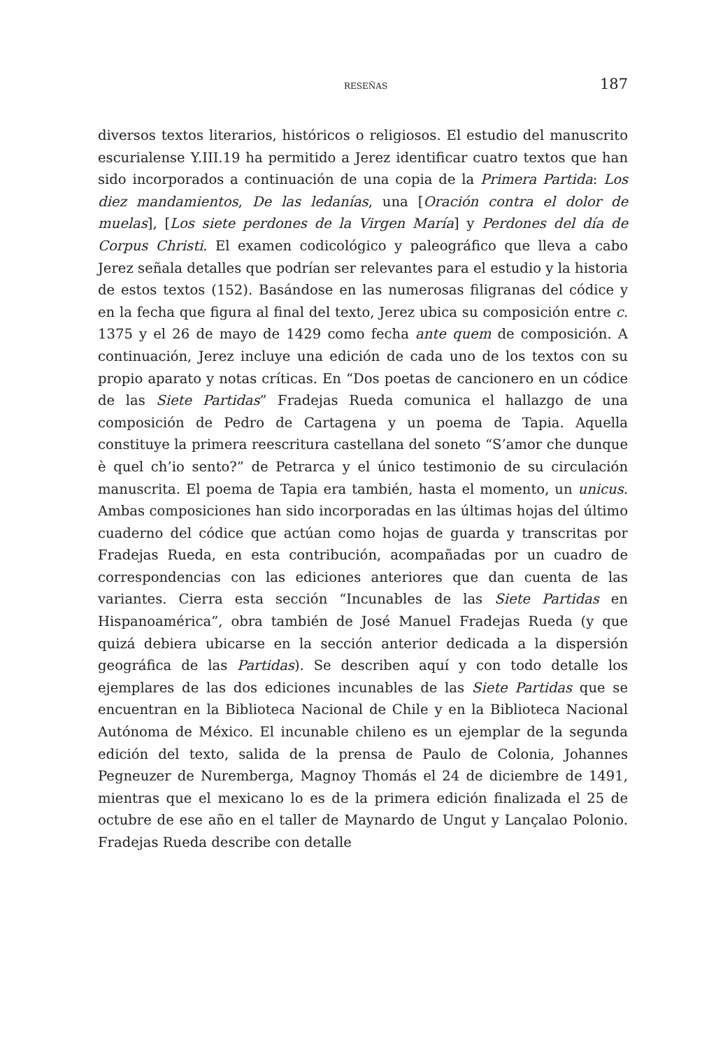RESEÑAS 187
diversos textos literarios, históricos o religiosos. El estudio del manuscrito escurialense Y.III.19 ha permitido a Jerez identificar cuatro textos que han sido incorporados a continuación de una copia de la Primera Partida: Los diez mandamientos, De las ledanías, una [Oración contra el dolor de muelas], [Los siete perdones de la Virgen María] y Perdones del día de Corpus Christi. El examen codicológico y paleográfico que lleva a cabo Jerez señala detalles que podrían ser relevantes para el estudio y la historia de estos textos (152). Basándose en las numerosas filigranas del códice y en la fecha que figura al final del texto, Jerez ubica su composición entre c. 1375 y el 26 de mayo de 1429 como fecha ante quem de composición. A continuación, Jerez incluye una edición de cada uno de los textos con su propio aparato y notas críticas. En “Dos poetas de cancionero en un códice de las Siete Partidas” Fradejas Rueda comunica el hallazgo de una composición de Pedro de Cartagena y un poema de Tapia. Aquella constituye la primera reescritura castellana del soneto “S’amor che dunque è quel ch’io sento?” de Petrarca y el único testimonio de su circulación manuscrita. El poema de Tapia era también, hasta el momento, un unicus. Ambas composiciones han sido incorporadas en las últimas hojas del último cuaderno del códice que actúan como hojas de guarda y transcritas por Fradejas Rueda, en esta contribución, acompañadas por un cuadro de correspondencias con las ediciones anteriores que dan cuenta de las variantes. Cierra esta sección “Incunables de las Siete Partidas en Hispanoamérica”, obra también de José Manuel Fradejas Rueda (y que quizá debiera ubicarse en la sección anterior dedicada a la dispersión geográfica de las Partidas). Se describen aquí y con todo detalle los ejemplares de las dos ediciones incunables de las Siete Partidas que se encuentran en la Biblioteca Nacional de Chile y en la Biblioteca Nacional Autónoma de México. El incunable chileno es un ejemplar de la segunda edición del texto, salida de la prensa de Paulo de Colonia, Johannes Pegneuzer de Nuremberga, Magnoy Thomás el 24 de diciembre de 1491, mientras que el mexicano lo es de la primera edición finalizada el 25 de octubre de ese año en el taller de Maynardo de Ungut y Lançalao Polonio. Fradejas Rueda describe con detalle